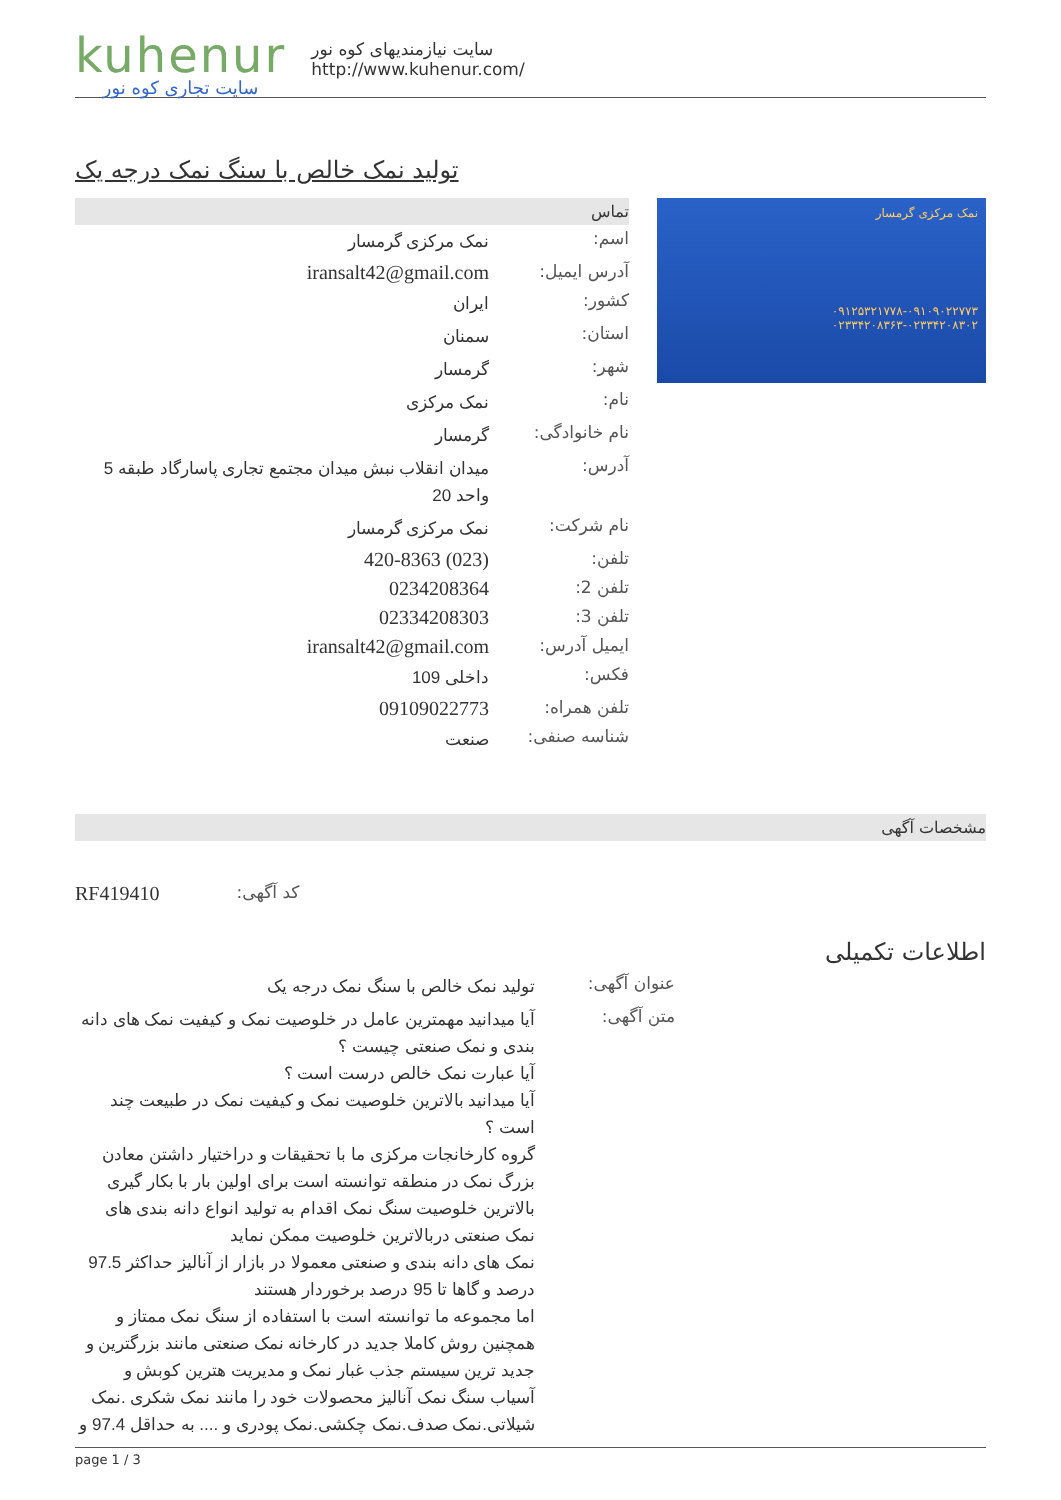kuhenur
سایت تجاری کوه نور
سایت نیازمندیهای کوه نور
http://www.kuhenur.com/
تولید نمک خالص با سنگ نمک درجه یک
نمک مرکزی گرمسار
۰۹۱۲۵۳۲۱۷۷۸-۰۹۱۰۹۰۲۲۷۷۳
۰۲۳۳۴۲۰۸۳۶۳-۰۲۳۳۴۲۰۸۳۰۲
تماس
| اسم: | نمک مرکزی گرمسار |
| آدرس ایمیل: | iransalt42@gmail.com |
| کشور: | ایران |
| استان: | سمنان |
| شهر: | گرمسار |
| نام: | نمک مرکزی |
| نام خانوادگی: | گرمسار |
| آدرس: | میدان انقلاب نبش میدان مجتمع تجاری پاسارگاد طبقه 5 واحد 20 |
| نام شرکت: | نمک مرکزی گرمسار |
| تلفن: | (023) 420-8363 |
| تلفن 2: | 0234208364 |
| تلفن 3: | 02334208303 |
| ایمیل آدرس: | iransalt42@gmail.com |
| فکس: | داخلی 109 |
| تلفن همراه: | 09109022773 |
| شناسه صنفی: | صنعت |
مشخصات آگهی
| کد آگهی: | RF419410 |
اطلاعات تکمیلی
| عنوان آگهی: | تولید نمک خالص با سنگ نمک درجه یک |
| متن آگهی: | آیا میدانید مهمترین عامل در خلوصیت نمک و کیفیت نمک های دانه بندی و نمک صنعتی چیست ؟ آیا عبارت نمک خالص درست است ؟ آیا میدانید بالاترین خلوصیت نمک و کیفیت نمک در طبیعت چند است ؟ گروه کارخانجات مرکزی ما با تحقیقات و دراختیار داشتن معادن بزرگ نمک در منطقه توانسته است برای اولین بار با بکار گیری بالاترین خلوصیت سنگ نمک اقدام به تولید انواع دانه بندی های نمک صنعتی دربالاترین خلوصیت ممکن نماید نمک های دانه بندی و صنعتی معمولا در بازار از آنالیز حداکثر 97.5 درصد و گاها تا 95 درصد برخوردار هستند اما مجموعه ما توانسته است با استفاده از سنگ نمک ممتاز و همچنین روش کاملا جدید در کارخانه نمک صنعتی مانند بزرگترین و جدید ترین سیستم جذب غبار نمک و مدیریت هترین کوبش و آسیاب سنگ نمک آنالیز محصولات خود را مانند نمک شکری .نمک شیلاتی.نمک صدف.نمک چکشی.نمک پودری و .... به حداقل 97.4 و |
page 1 / 3